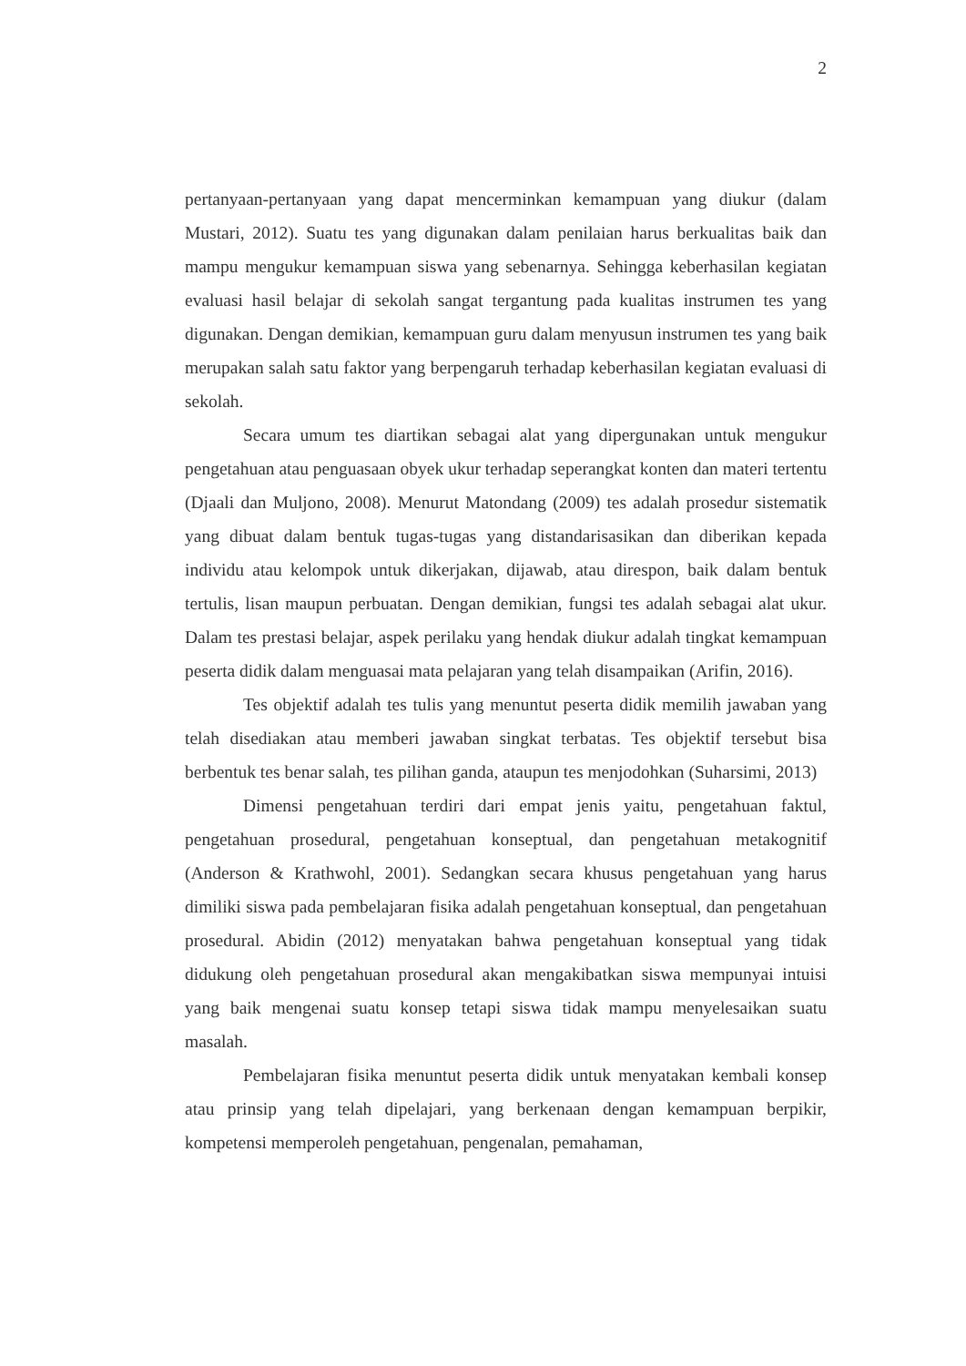2
pertanyaan-pertanyaan yang dapat mencerminkan kemampuan yang diukur (dalam Mustari, 2012). Suatu tes yang digunakan dalam penilaian harus berkualitas baik dan mampu mengukur kemampuan siswa yang sebenarnya. Sehingga keberhasilan kegiatan evaluasi hasil belajar di sekolah sangat tergantung pada kualitas instrumen tes yang digunakan. Dengan demikian, kemampuan guru dalam menyusun instrumen tes yang baik merupakan salah satu faktor yang berpengaruh terhadap keberhasilan kegiatan evaluasi di sekolah.
Secara umum tes diartikan sebagai alat yang dipergunakan untuk mengukur pengetahuan atau penguasaan obyek ukur terhadap seperangkat konten dan materi tertentu (Djaali dan Muljono, 2008). Menurut Matondang (2009) tes adalah prosedur sistematik yang dibuat dalam bentuk tugas-tugas yang distandarisasikan dan diberikan kepada individu atau kelompok untuk dikerjakan, dijawab, atau direspon, baik dalam bentuk tertulis, lisan maupun perbuatan. Dengan demikian, fungsi tes adalah sebagai alat ukur. Dalam tes prestasi belajar, aspek perilaku yang hendak diukur adalah tingkat kemampuan peserta didik dalam menguasai mata pelajaran yang telah disampaikan (Arifin, 2016).
Tes objektif adalah tes tulis yang menuntut peserta didik memilih jawaban yang telah disediakan atau memberi jawaban singkat terbatas. Tes objektif tersebut bisa berbentuk tes benar salah, tes pilihan ganda, ataupun tes menjodohkan (Suharsimi, 2013)
Dimensi pengetahuan terdiri dari empat jenis yaitu, pengetahuan faktul, pengetahuan prosedural, pengetahuan konseptual, dan pengetahuan metakognitif (Anderson & Krathwohl, 2001). Sedangkan secara khusus pengetahuan yang harus dimiliki siswa pada pembelajaran fisika adalah pengetahuan konseptual, dan pengetahuan prosedural. Abidin (2012) menyatakan bahwa pengetahuan konseptual yang tidak didukung oleh pengetahuan prosedural akan mengakibatkan siswa mempunyai intuisi yang baik mengenai suatu konsep tetapi siswa tidak mampu menyelesaikan suatu masalah.
Pembelajaran fisika menuntut peserta didik untuk menyatakan kembali konsep atau prinsip yang telah dipelajari, yang berkenaan dengan kemampuan berpikir, kompetensi memperoleh pengetahuan, pengenalan, pemahaman,